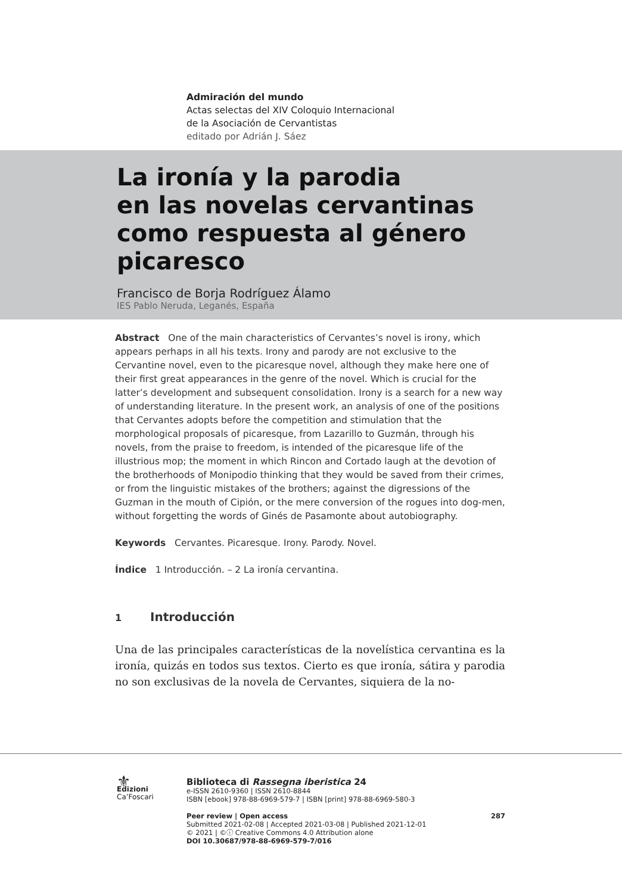Admiración del mundo
Actas selectas del XIV Coloquio Internacional
de la Asociación de Cervantistas
editado por Adrián J. Sáez
La ironía y la parodia
en las novelas cervantinas
como respuesta al género
picaresco
Francisco de Borja Rodríguez Álamo
IES Pablo Neruda, Leganés, España
Abstract One of the main characteristics of Cervantes’s novel is irony, which appears perhaps in all his texts. Irony and parody are not exclusive to the Cervantine novel, even to the picaresque novel, although they make here one of their first great appearances in the genre of the novel. Which is crucial for the latter’s development and subsequent consolidation. Irony is a search for a new way of understanding literature. In the present work, an analysis of one of the positions that Cervantes adopts before the competition and stimulation that the morphological proposals of picaresque, from Lazarillo to Guzmán, through his novels, from the praise to freedom, is intended of the picaresque life of the illustrious mop; the moment in which Rincon and Cortado laugh at the devotion of the brotherhoods of Monipodio thinking that they would be saved from their crimes, or from the linguistic mistakes of the brothers; against the digressions of the Guzman in the mouth of Cipión, or the mere conversion of the rogues into dog-men, without forgetting the words of Ginés de Pasamonte about autobiography.
Keywords Cervantes. Picaresque. Irony. Parody. Novel.
Índice 1 Introducción. – 2 La ironía cervantina.
1 Introducción
Una de las principales características de la novelística cervantina es la ironía, quizás en todos sus textos. Cierto es que ironía, sátira y parodia no son exclusivas de la novela de Cervantes, siquiera de la no-
⚜
Edizioni
Ca’Foscari
Biblioteca di Rassegna iberistica 24
e-ISSN 2610-9360 | ISSN 2610-8844
ISBN [ebook] 978-88-6969-579-7 | ISBN [print] 978-88-6969-580-3
Peer review | Open access 287
Submitted 2021-02-08 | Accepted 2021-03-08 | Published 2021-12-01
© 2021 | ©ⓘ Creative Commons 4.0 Attribution alone
DOI 10.30687/978-88-6969-579-7/016